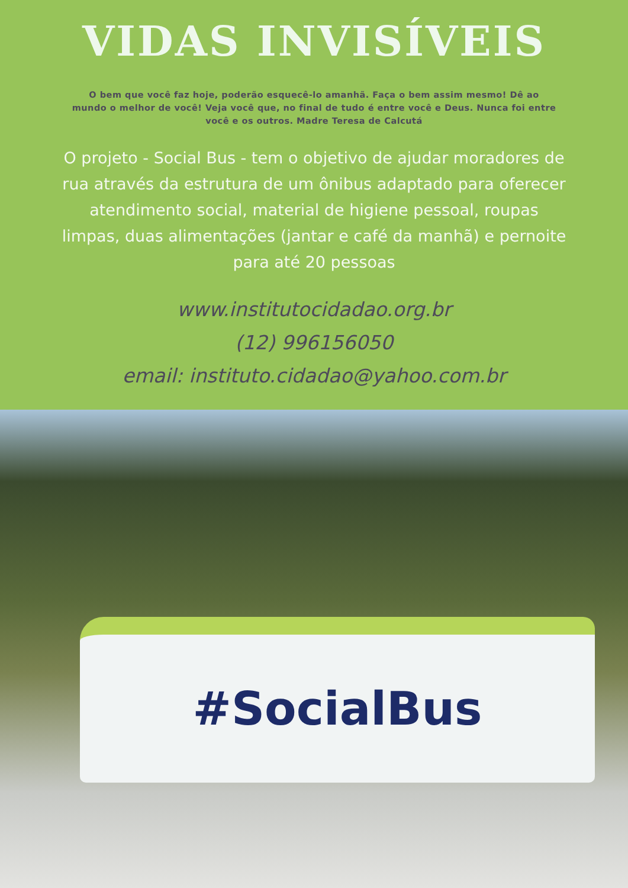VIDAS INVISÍVEIS
O bem que você faz hoje, poderão esquecê-lo amanhã. Faça o bem assim mesmo! Dê ao mundo o melhor de você! Veja você que, no final de tudo é entre você e Deus. Nunca foi entre você e os outros. Madre Teresa de Calcutá
O projeto - Social Bus - tem o objetivo de ajudar moradores de rua através da estrutura de um ônibus adaptado para oferecer atendimento social, material de higiene pessoal, roupas limpas, duas alimentações (jantar e café da manhã) e pernoite para até 20 pessoas
www.institutocidadao.org.br
(12) 996156050
email: instituto.cidadao@yahoo.com.br
#SocialBus